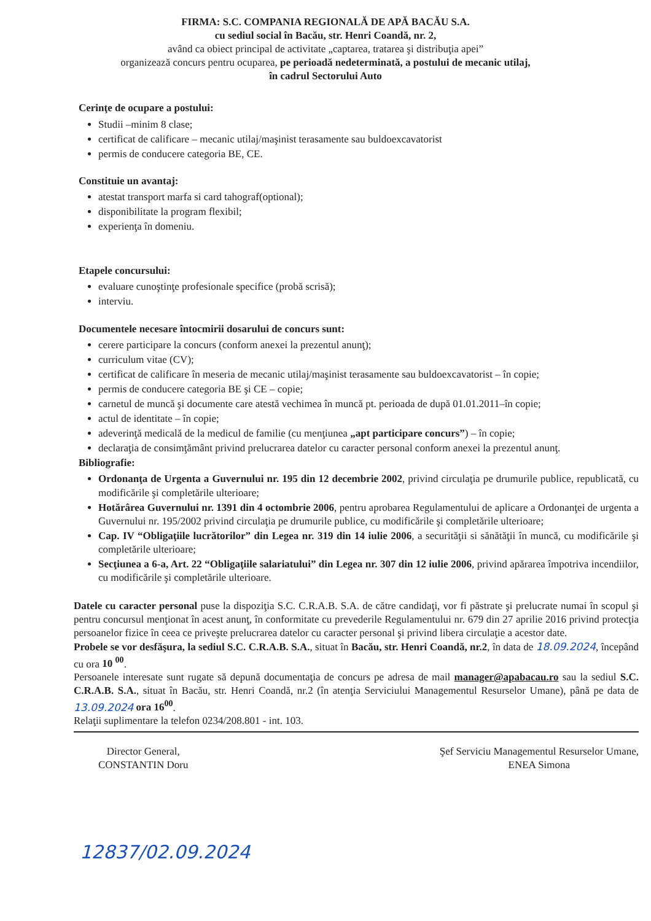FIRMA: S.C. COMPANIA REGIONALĂ DE APĂ BACĂU S.A.
cu sediul social în Bacău, str. Henri Coandă, nr. 2,
având ca obiect principal de activitate „captarea, tratarea şi distribuţia apei”
organizează concurs pentru ocuparea, pe perioadă nedeterminată, a postului de mecanic utilaj,
în cadrul Sectorului Auto
Cerinţe de ocupare a postului:
Studii –minim 8 clase;
certificat de calificare – mecanic utilaj/maşinist terasamente sau buldoexcavatorist
permis de conducere categoria BE, CE.
Constituie un avantaj:
atestat transport marfa si card tahograf(optional);
disponibilitate la program flexibil;
experienţa în domeniu.
Etapele concursului:
evaluare cunoştinţe profesionale specifice (probă scrisă);
interviu.
Documentele necesare întocmirii dosarului de concurs sunt:
cerere participare la concurs (conform anexei la prezentul anunţ);
curriculum vitae (CV);
certificat de calificare în meseria de mecanic utilaj/maşinist terasamente sau buldoexcavatorist – în copie;
permis de conducere categoria BE şi CE – copie;
carnetul de muncă şi documente care atestă vechimea în muncă pt. perioada de după 01.01.2011–în copie;
actul de identitate – în copie;
adeverinţă medicală de la medicul de familie (cu menţiunea „apt participare concurs”) – în copie;
declaraţia de consimţământ privind prelucrarea datelor cu caracter personal conform anexei la prezentul anunţ.
Bibliografie:
Ordonanţa de Urgenta a Guvernului nr. 195 din 12 decembrie 2002, privind circulaţia pe drumurile publice, republicată, cu modificările şi completările ulterioare;
Hotărârea Guvernului nr. 1391 din 4 octombrie 2006, pentru aprobarea Regulamentului de aplicare a Ordonanţei de urgenta a Guvernului nr. 195/2002 privind circulaţia pe drumurile publice, cu modificările şi completările ulterioare;
Cap. IV “Obligaţiile lucrătorilor” din Legea nr. 319 din 14 iulie 2006, a securităţii si sănătăţii în muncă, cu modificările şi completările ulterioare;
Secţiunea a 6-a, Art. 22 “Obligaţiile salariatului” din Legea nr. 307 din 12 iulie 2006, privind apărarea împotriva incendiilor, cu modificările şi completările ulterioare.
Datele cu caracter personal puse la dispoziţia S.C. C.R.A.B. S.A. de către candidaţi, vor fi păstrate şi prelucrate numai în scopul şi pentru concursul menţionat în acest anunţ, în conformitate cu prevederile Regulamentului nr. 679 din 27 aprilie 2016 privind protecţia persoanelor fizice în ceea ce priveşte prelucrarea datelor cu caracter personal şi privind libera circulaţie a acestor date.
Probele se vor desfăşura, la sediul S.C. C.R.A.B. S.A., situat în Bacău, str. Henri Coandă, nr.2, în data de 18.09.2024, începând cu ora 10 <sup>00</sup>.
Persoanele interesate sunt rugate să depună documentaţia de concurs pe adresa de mail manager@apabacau.ro sau la sediul S.C. C.R.A.B. S.A., situat în Bacău, str. Henri Coandă, nr.2 (în atenţia Serviciului Managementul Resurselor Umane), până pe data de 13.09.2024 ora 16<sup>00</sup>.
Relaţii suplimentare la telefon 0234/208.801 - int. 103.
Director General,
CONSTANTIN Doru
Şef Serviciu Managementul Resurselor Umane,
ENEA Simona
12837/02.09.2024